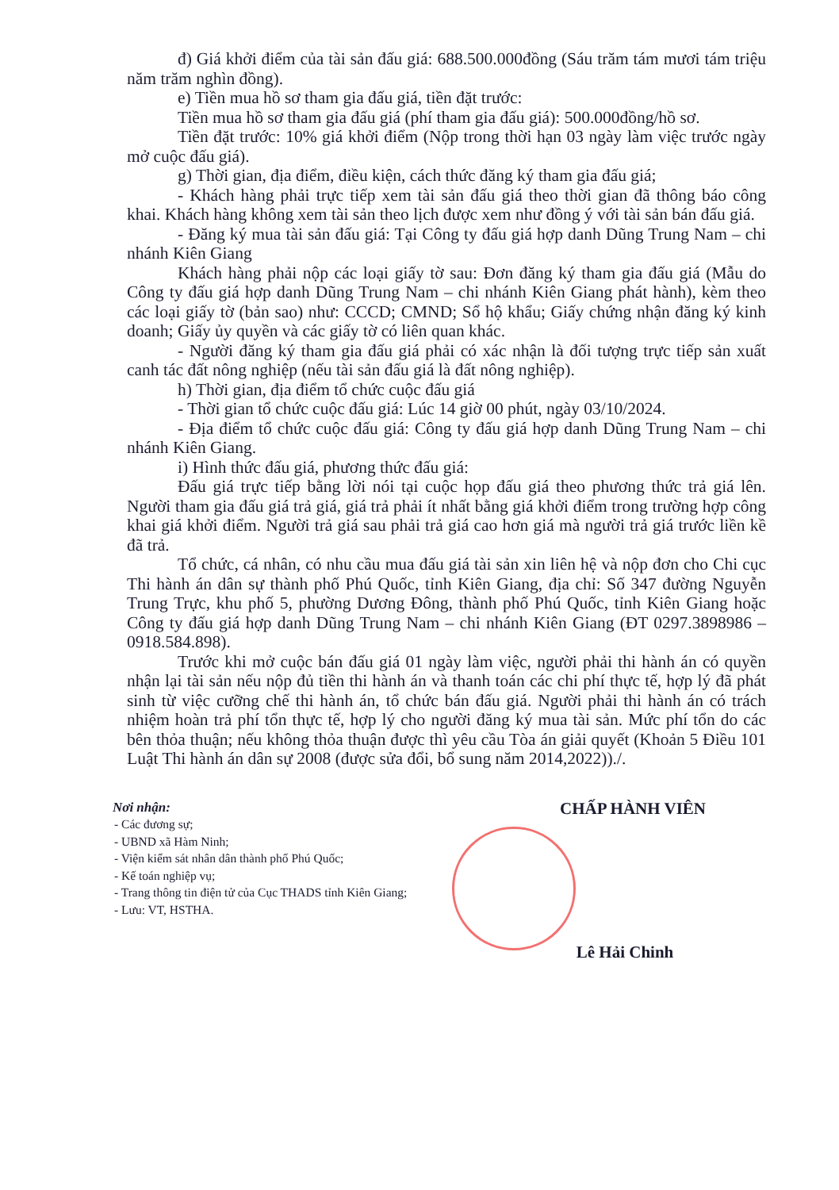đ) Giá khởi điểm của tài sản đấu giá: 688.500.000đồng (Sáu trăm tám mươi tám triệu năm trăm nghìn đồng).
e) Tiền mua hồ sơ tham gia đấu giá, tiền đặt trước:
Tiền mua hồ sơ tham gia đấu giá (phí tham gia đấu giá): 500.000đồng/hồ sơ.
Tiền đặt trước: 10% giá khởi điểm (Nộp trong thời hạn 03 ngày làm việc trước ngày mở cuộc đấu giá).
g) Thời gian, địa điểm, điều kiện, cách thức đăng ký tham gia đấu giá;
- Khách hàng phải trực tiếp xem tài sản đấu giá theo thời gian đã thông báo công khai. Khách hàng không xem tài sản theo lịch được xem như đồng ý với tài sản bán đấu giá.
- Đăng ký mua tài sản đấu giá: Tại Công ty đấu giá hợp danh Dũng Trung Nam – chi nhánh Kiên Giang
Khách hàng phải nộp các loại giấy tờ sau: Đơn đăng ký tham gia đấu giá (Mẫu do Công ty đấu giá hợp danh Dũng Trung Nam – chi nhánh Kiên Giang phát hành), kèm theo các loại giấy tờ (bản sao) như: CCCD; CMND; Sổ hộ khẩu; Giấy chứng nhận đăng ký kinh doanh; Giấy ủy quyền và các giấy tờ có liên quan khác.
- Người đăng ký tham gia đấu giá phải có xác nhận là đối tượng trực tiếp sản xuất canh tác đất nông nghiệp (nếu tài sản đấu giá là đất nông nghiệp).
h) Thời gian, địa điểm tổ chức cuộc đấu giá
- Thời gian tổ chức cuộc đấu giá: Lúc 14 giờ 00 phút, ngày 03/10/2024.
- Địa điểm tổ chức cuộc đấu giá: Công ty đấu giá hợp danh Dũng Trung Nam – chi nhánh Kiên Giang.
i) Hình thức đấu giá, phương thức đấu giá:
Đấu giá trực tiếp bằng lời nói tại cuộc họp đấu giá theo phương thức trả giá lên. Người tham gia đấu giá trả giá, giá trả phải ít nhất bằng giá khởi điểm trong trường hợp công khai giá khởi điểm. Người trả giá sau phải trả giá cao hơn giá mà người trả giá trước liền kề đã trả.
Tổ chức, cá nhân, có nhu cầu mua đấu giá tài sản xin liên hệ và nộp đơn cho Chi cục Thi hành án dân sự thành phố Phú Quốc, tỉnh Kiên Giang, địa chỉ: Số 347 đường Nguyễn Trung Trực, khu phố 5, phường Dương Đông, thành phố Phú Quốc, tỉnh Kiên Giang hoặc Công ty đấu giá hợp danh Dũng Trung Nam – chi nhánh Kiên Giang (ĐT 0297.3898986 – 0918.584.898).
Trước khi mở cuộc bán đấu giá 01 ngày làm việc, người phải thi hành án có quyền nhận lại tài sản nếu nộp đủ tiền thi hành án và thanh toán các chi phí thực tế, hợp lý đã phát sinh từ việc cưỡng chế thi hành án, tổ chức bán đấu giá. Người phải thi hành án có trách nhiệm hoàn trả phí tổn thực tế, hợp lý cho người đăng ký mua tài sản. Mức phí tổn do các bên thỏa thuận; nếu không thỏa thuận được thì yêu cầu Tòa án giải quyết (Khoản 5 Điều 101 Luật Thi hành án dân sự 2008 (được sửa đổi, bổ sung năm 2014,2022))./.
Nơi nhận:
- Các đương sự;
- UBND xã Hàm Ninh;
- Viện kiểm sát nhân dân thành phố Phú Quốc;
- Kế toán nghiệp vụ;
- Trang thông tin điện tử của Cục THADS tỉnh Kiên Giang;
- Lưu: VT, HSTHA.
CHẤP HÀNH VIÊN
Lê Hải Chinh